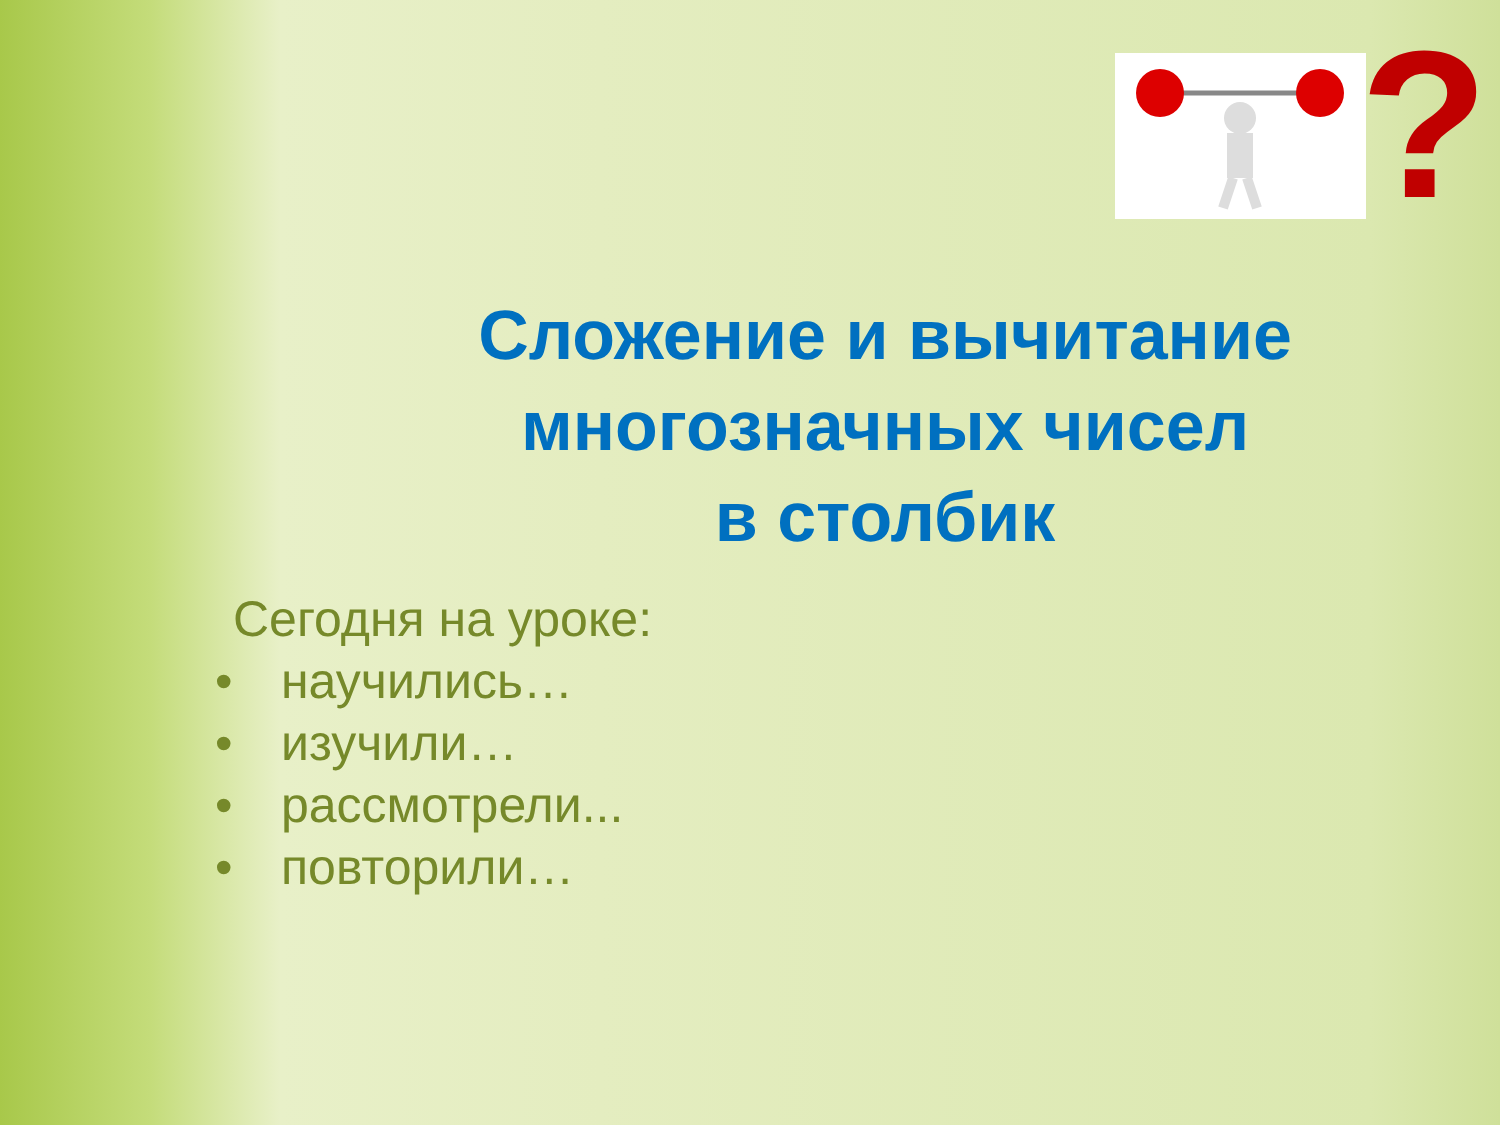?
Сложение и вычитание
многозначных чисел
в столбик
Сегодня на уроке:
• научились…
• изучили…
• рассмотрели...
• повторили…